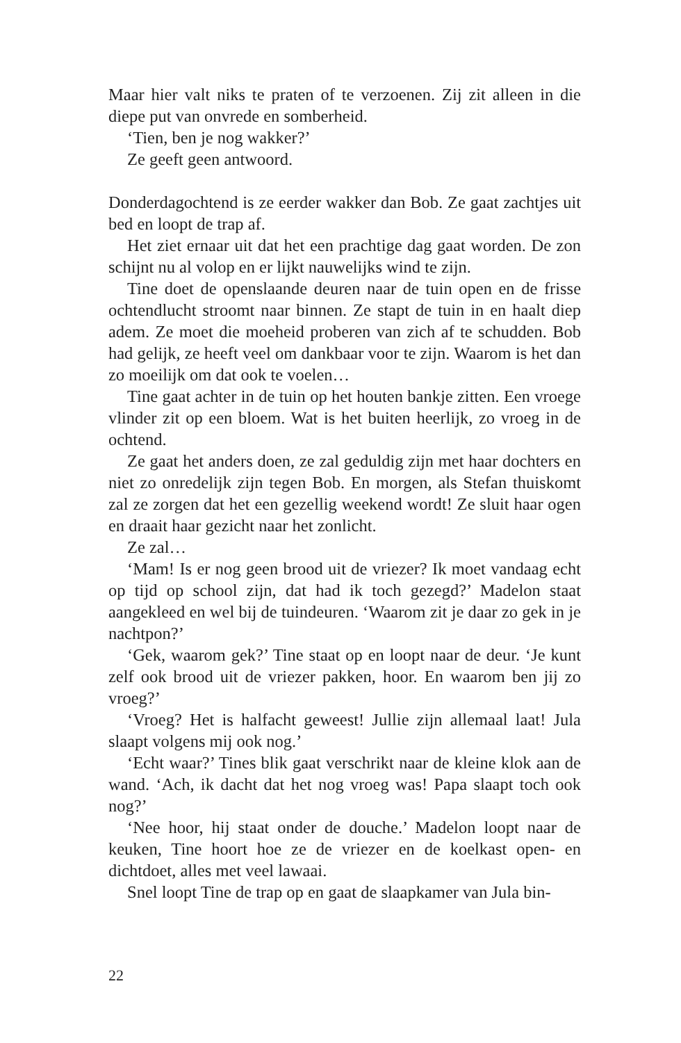Maar hier valt niks te praten of te verzoenen. Zij zit alleen in die diepe put van onvrede en somberheid.
‘Tien, ben je nog wakker?’
Ze geeft geen antwoord.
Donderdagochtend is ze eerder wakker dan Bob. Ze gaat zachtjes uit bed en loopt de trap af.
Het ziet ernaar uit dat het een prachtige dag gaat worden. De zon schijnt nu al volop en er lijkt nauwelijks wind te zijn.
Tine doet de openslaande deuren naar de tuin open en de frisse ochtendlucht stroomt naar binnen. Ze stapt de tuin in en haalt diep adem. Ze moet die moeheid proberen van zich af te schudden. Bob had gelijk, ze heeft veel om dankbaar voor te zijn. Waarom is het dan zo moeilijk om dat ook te voelen…
Tine gaat achter in de tuin op het houten bankje zitten. Een vroege vlinder zit op een bloem. Wat is het buiten heerlijk, zo vroeg in de ochtend.
Ze gaat het anders doen, ze zal geduldig zijn met haar dochters en niet zo onredelijk zijn tegen Bob. En morgen, als Stefan thuiskomt zal ze zorgen dat het een gezellig weekend wordt! Ze sluit haar ogen en draait haar gezicht naar het zonlicht.
Ze zal…
‘Mam! Is er nog geen brood uit de vriezer? Ik moet vandaag echt op tijd op school zijn, dat had ik toch gezegd?’ Madelon staat aangekleed en wel bij de tuindeuren. ‘Waarom zit je daar zo gek in je nachtpon?’
‘Gek, waarom gek?’ Tine staat op en loopt naar de deur. ‘Je kunt zelf ook brood uit de vriezer pakken, hoor. En waarom ben jij zo vroeg?’
‘Vroeg? Het is halfacht geweest! Jullie zijn allemaal laat! Jula slaapt volgens mij ook nog.’
‘Echt waar?’ Tines blik gaat verschrikt naar de kleine klok aan de wand. ‘Ach, ik dacht dat het nog vroeg was! Papa slaapt toch ook nog?’
‘Nee hoor, hij staat onder de douche.’ Madelon loopt naar de keuken, Tine hoort hoe ze de vriezer en de koelkast open- en dichtdoet, alles met veel lawaai.
Snel loopt Tine de trap op en gaat de slaapkamer van Jula bin-
22